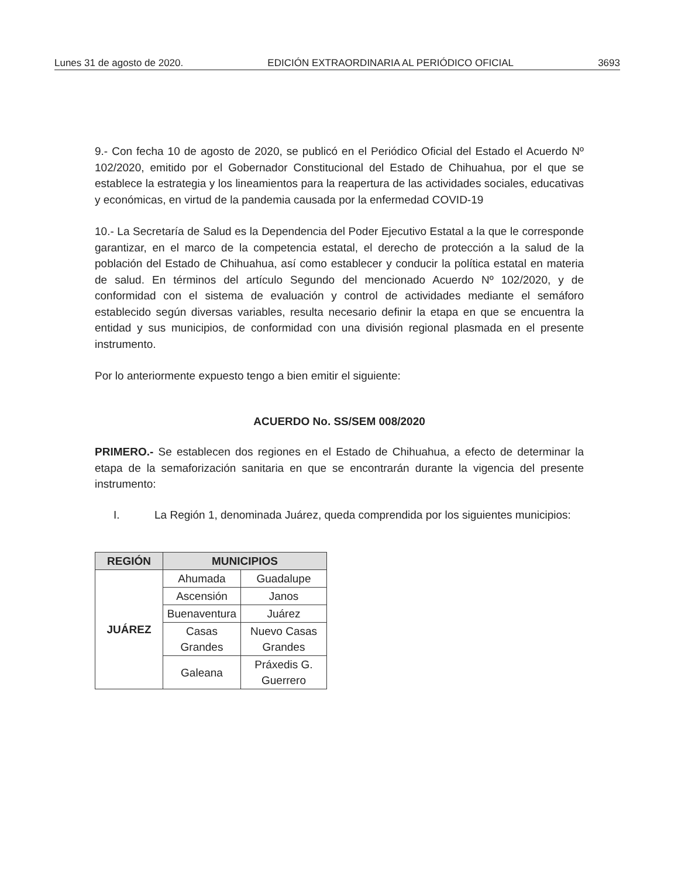Lunes 31 de agosto de 2020. EDICIÓN EXTRAORDINARIA AL PERIÓDICO OFICIAL 3693
9.- Con fecha 10 de agosto de 2020, se publicó en el Periódico Oficial del Estado el Acuerdo Nº 102/2020, emitido por el Gobernador Constitucional del Estado de Chihuahua, por el que se establece la estrategia y los lineamientos para la reapertura de las actividades sociales, educativas y económicas, en virtud de la pandemia causada por la enfermedad COVID-19
10.- La Secretaría de Salud es la Dependencia del Poder Ejecutivo Estatal a la que le corresponde garantizar, en el marco de la competencia estatal, el derecho de protección a la salud de la población del Estado de Chihuahua, así como establecer y conducir la política estatal en materia de salud. En términos del artículo Segundo del mencionado Acuerdo Nº 102/2020, y de conformidad con el sistema de evaluación y control de actividades mediante el semáforo establecido según diversas variables, resulta necesario definir la etapa en que se encuentra la entidad y sus municipios, de conformidad con una división regional plasmada en el presente instrumento.
Por lo anteriormente expuesto tengo a bien emitir el siguiente:
ACUERDO No. SS/SEM 008/2020
PRIMERO.- Se establecen dos regiones en el Estado de Chihuahua, a efecto de determinar la etapa de la semaforización sanitaria en que se encontrarán durante la vigencia del presente instrumento:
I. La Región 1, denominada Juárez, queda comprendida por los siguientes municipios:
| REGIÓN | MUNICIPIOS | |
| --- | --- | --- |
| JUÁREZ | Ahumada | Guadalupe |
| | Ascensión | Janos |
| | Buenaventura | Juárez |
| | Casas Grandes | Nuevo Casas Grandes |
| | Galeana | Práxedis G. Guerrero |